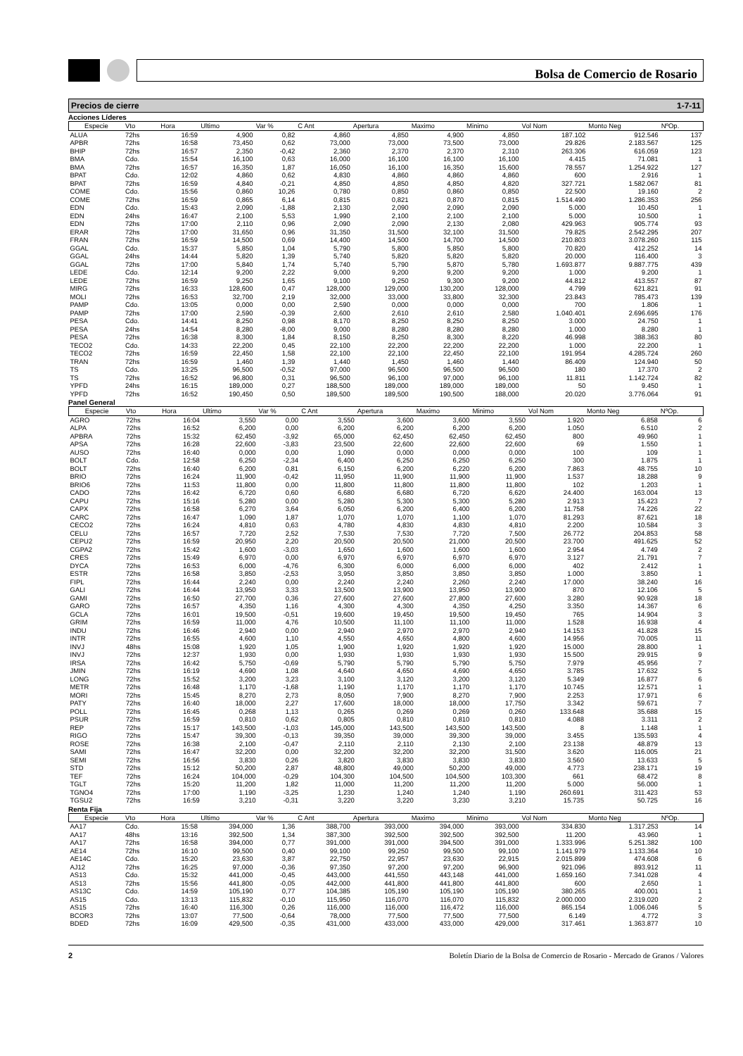Bolsa de Comercio de Rosario
Precios de cierre 1-7-11
Acciones Líderes
| Especie | Vto | Hora | Ultimo | Var % | C Ant | Apertura | Maximo | Minimo | Vol Nom | Monto Neg | NºOp. |
| --- | --- | --- | --- | --- | --- | --- | --- | --- | --- | --- | --- |
| ALUA | 72hs | 16:59 | 4,900 | 0,82 | 4,860 | 4,850 | 4,900 | 4,850 | 187.102 | 912.546 | 137 |
| APBR | 72hs | 16:58 | 73,450 | 0,62 | 73,000 | 73,000 | 73,500 | 73,000 | 29.826 | 2.183.567 | 125 |
| BHIP | 72hs | 16:57 | 2,350 | -0,42 | 2,360 | 2,370 | 2,370 | 2,310 | 263.306 | 616.059 | 123 |
| BMA | Cdo. | 15:54 | 16,100 | 0,63 | 16,000 | 16,100 | 16,100 | 16,100 | 4.415 | 71.081 | 1 |
| BMA | 72hs | 16:57 | 16,350 | 1,87 | 16,050 | 16,100 | 16,350 | 15,600 | 78.557 | 1.254.922 | 127 |
| BPAT | Cdo. | 12:02 | 4,860 | 0,62 | 4,830 | 4,860 | 4,860 | 4,860 | 600 | 2.916 | 1 |
| BPAT | 72hs | 16:59 | 4,840 | -0,21 | 4,850 | 4,850 | 4,850 | 4,820 | 327.721 | 1.582.067 | 81 |
| COME | Cdo. | 15:56 | 0,860 | 10,26 | 0,780 | 0,850 | 0,860 | 0,850 | 22.500 | 19.160 | 2 |
| COME | 72hs | 16:59 | 0,865 | 6,14 | 0,815 | 0,821 | 0,870 | 0,815 | 1.514.490 | 1.286.353 | 256 |
| EDN | Cdo. | 15:43 | 2,090 | -1,88 | 2,130 | 2,090 | 2,090 | 2,090 | 5.000 | 10.450 | 1 |
| EDN | 24hs | 16:47 | 2,100 | 5,53 | 1,990 | 2,100 | 2,100 | 2,100 | 5.000 | 10.500 | 1 |
| EDN | 72hs | 17:00 | 2,110 | 0,96 | 2,090 | 2,090 | 2,130 | 2,080 | 429.963 | 905.774 | 93 |
| ERAR | 72hs | 17:00 | 31,650 | 0,96 | 31,350 | 31,500 | 32,100 | 31,500 | 79.825 | 2.542.295 | 207 |
| FRAN | 72hs | 16:59 | 14,500 | 0,69 | 14,400 | 14,500 | 14,700 | 14,500 | 210.803 | 3.078.260 | 115 |
| GGAL | Cdo. | 15:37 | 5,850 | 1,04 | 5,790 | 5,800 | 5,850 | 5,800 | 70.820 | 412.252 | 14 |
| GGAL | 24hs | 14:44 | 5,820 | 1,39 | 5,740 | 5,820 | 5,820 | 5,820 | 20.000 | 116.400 | 3 |
| GGAL | 72hs | 17:00 | 5,840 | 1,74 | 5,740 | 5,790 | 5,870 | 5,780 | 1.693.877 | 9.887.775 | 439 |
| LEDE | Cdo. | 12:14 | 9,200 | 2,22 | 9,000 | 9,200 | 9,200 | 9,200 | 1.000 | 9.200 | 1 |
| LEDE | 72hs | 16:59 | 9,250 | 1,65 | 9,100 | 9,250 | 9,300 | 9,200 | 44.812 | 413.557 | 87 |
| MIRG | 72hs | 16:33 | 128,600 | 0,47 | 128,000 | 129,000 | 130,200 | 128,000 | 4.799 | 621.821 | 91 |
| MOLI | 72hs | 16:53 | 32,700 | 2,19 | 32,000 | 33,000 | 33,800 | 32,300 | 23.843 | 785.473 | 139 |
| PAMP | Cdo. | 13:05 | 0,000 | 0,00 | 2,590 | 0,000 | 0,000 | 0,000 | 700 | 1.806 | 1 |
| PAMP | 72hs | 17:00 | 2,590 | -0,39 | 2,600 | 2,610 | 2,610 | 2,580 | 1.040.401 | 2.696.695 | 176 |
| PESA | Cdo. | 14:41 | 8,250 | 0,98 | 8,170 | 8,250 | 8,250 | 8,250 | 3.000 | 24.750 | 1 |
| PESA | 24hs | 14:54 | 8,280 | -8,00 | 9,000 | 8,280 | 8,280 | 8,280 | 1.000 | 8.280 | 1 |
| PESA | 72hs | 16:38 | 8,300 | 1,84 | 8,150 | 8,250 | 8,300 | 8,220 | 46.998 | 388.363 | 80 |
| TECO2 | Cdo. | 14:33 | 22,200 | 0,45 | 22,100 | 22,200 | 22,200 | 22,200 | 1.000 | 22.200 | 1 |
| TECO2 | 72hs | 16:59 | 22,450 | 1,58 | 22,100 | 22,100 | 22,450 | 22,100 | 191.954 | 4.285.724 | 260 |
| TRAN | 72hs | 16:59 | 1,460 | 1,39 | 1,440 | 1,450 | 1,460 | 1,440 | 86.409 | 124.940 | 50 |
| TS | Cdo. | 13:25 | 96,500 | -0,52 | 97,000 | 96,500 | 96,500 | 96,500 | 180 | 17.370 | 2 |
| TS | 72hs | 16:52 | 96,800 | 0,31 | 96,500 | 96,100 | 97,000 | 96,100 | 11.811 | 1.142.724 | 82 |
| YPFD | 24hs | 16:15 | 189,000 | 0,27 | 188,500 | 189,000 | 189,000 | 189,000 | 50 | 9.450 | 1 |
| YPFD | 72hs | 16:52 | 190,450 | 0,50 | 189,500 | 189,500 | 190,500 | 188,000 | 20.020 | 3.776.064 | 91 |
Panel General
| Especie | Vto | Hora | Ultimo | Var % | C Ant | Apertura | Maximo | Minimo | Vol Nom | Monto Neg | NºOp. |
| --- | --- | --- | --- | --- | --- | --- | --- | --- | --- | --- | --- |
| AGRO | 72hs | 16:04 | 3,550 | 0,00 | 3,550 | 3,600 | 3,600 | 3,550 | 1.920 | 6.858 | 6 |
| ALPA | 72hs | 16:52 | 6,200 | 0,00 | 6,200 | 6,200 | 6,200 | 6,200 | 1.050 | 6.510 | 2 |
| APBRA | 72hs | 15:32 | 62,450 | -3,92 | 65,000 | 62,450 | 62,450 | 62,450 | 800 | 49.960 | 1 |
| APSA | 72hs | 16:28 | 22,600 | -3,83 | 23,500 | 22,600 | 22,600 | 22,600 | 69 | 1.550 | 1 |
| AUSO | 72hs | 16:40 | 0,000 | 0,00 | 1,090 | 0,000 | 0,000 | 0,000 | 100 | 109 | 1 |
| BOLT | Cdo. | 12:58 | 6,250 | -2,34 | 6,400 | 6,250 | 6,250 | 6,250 | 300 | 1.875 | 1 |
| BOLT | 72hs | 16:40 | 6,200 | 0,81 | 6,150 | 6,200 | 6,220 | 6,200 | 7.863 | 48.755 | 10 |
| BRIO | 72hs | 16:24 | 11,900 | -0,42 | 11,950 | 11,900 | 11,900 | 11,900 | 1.537 | 18.288 | 9 |
| BRIO6 | 72hs | 11:53 | 11,800 | 0,00 | 11,800 | 11,800 | 11,800 | 11,800 | 102 | 1.203 | 1 |
| CADO | 72hs | 16:42 | 6,720 | 0,60 | 6,680 | 6,680 | 6,720 | 6,620 | 24.400 | 163.004 | 13 |
| CAPU | 72hs | 15:16 | 5,280 | 0,00 | 5,280 | 5,300 | 5,300 | 5,280 | 2.913 | 15.423 | 7 |
| CAPX | 72hs | 16:58 | 6,270 | 3,64 | 6,050 | 6,200 | 6,400 | 6,200 | 11.758 | 74.226 | 22 |
| CARC | 72hs | 16:47 | 1,090 | 1,87 | 1,070 | 1,070 | 1,100 | 1,070 | 81.293 | 87.621 | 18 |
| CECO2 | 72hs | 16:24 | 4,810 | 0,63 | 4,780 | 4,830 | 4,830 | 4,810 | 2.200 | 10.584 | 3 |
| CELU | 72hs | 16:57 | 7,720 | 2,52 | 7,530 | 7,530 | 7,720 | 7,500 | 26.772 | 204.853 | 58 |
| CEPU2 | 72hs | 16:59 | 20,950 | 2,20 | 20,500 | 20,500 | 21,000 | 20,500 | 23.700 | 491.625 | 52 |
| CGPA2 | 72hs | 15:42 | 1,600 | -3,03 | 1,650 | 1,600 | 1,600 | 1,600 | 2.954 | 4.749 | 2 |
| CRES | 72hs | 15:49 | 6,970 | 0,00 | 6,970 | 6,970 | 6,970 | 6,970 | 3.127 | 21.791 | 7 |
| DYCA | 72hs | 16:53 | 6,000 | -4,76 | 6,300 | 6,000 | 6,000 | 6,000 | 402 | 2.412 | 1 |
| ESTR | 72hs | 16:58 | 3,850 | -2,53 | 3,950 | 3,850 | 3,850 | 3,850 | 1.000 | 3.850 | 1 |
| FIPL | 72hs | 16:44 | 2,240 | 0,00 | 2,240 | 2,240 | 2,260 | 2,240 | 17.000 | 38.240 | 16 |
| GALI | 72hs | 16:44 | 13,950 | 3,33 | 13,500 | 13,900 | 13,950 | 13,900 | 870 | 12.106 | 5 |
| GAMI | 72hs | 16:50 | 27,700 | 0,36 | 27,600 | 27,600 | 27,800 | 27,600 | 3.280 | 90.928 | 18 |
| GARO | 72hs | 16:57 | 4,350 | 1,16 | 4,300 | 4,300 | 4,350 | 4,250 | 3.350 | 14.367 | 6 |
| GCLA | 72hs | 16:01 | 19,500 | -0,51 | 19,600 | 19,450 | 19,500 | 19,450 | 765 | 14.904 | 3 |
| GRIM | 72hs | 16:59 | 11,000 | 4,76 | 10,500 | 11,100 | 11,100 | 11,000 | 1.528 | 16.938 | 4 |
| INDU | 72hs | 16:46 | 2,940 | 0,00 | 2,940 | 2,970 | 2,970 | 2,940 | 14.153 | 41.828 | 15 |
| INTR | 72hs | 16:55 | 4,600 | 1,10 | 4,550 | 4,650 | 4,800 | 4,600 | 14.956 | 70.005 | 11 |
| INVJ | 48hs | 15:08 | 1,920 | 1,05 | 1,900 | 1,920 | 1,920 | 1,920 | 15.000 | 28.800 | 1 |
| INVJ | 72hs | 12:37 | 1,930 | 0,00 | 1,930 | 1,930 | 1,930 | 1,930 | 15.500 | 29.915 | 9 |
| IRSA | 72hs | 16:42 | 5,750 | -0,69 | 5,790 | 5,790 | 5,790 | 5,750 | 7.979 | 45.956 | 7 |
| JMIN | 72hs | 16:19 | 4,690 | 1,08 | 4,640 | 4,650 | 4,690 | 4,650 | 3.785 | 17.632 | 5 |
| LONG | 72hs | 15:52 | 3,200 | 3,23 | 3,100 | 3,120 | 3,200 | 3,120 | 5.349 | 16.877 | 6 |
| METR | 72hs | 16:48 | 1,170 | -1,68 | 1,190 | 1,170 | 1,170 | 1,170 | 10.745 | 12.571 | 1 |
| MORI | 72hs | 15:45 | 8,270 | 2,73 | 8,050 | 7,900 | 8,270 | 7,900 | 2.253 | 17.971 | 6 |
| PATY | 72hs | 16:40 | 18,000 | 2,27 | 17,600 | 18,000 | 18,000 | 17,750 | 3.342 | 59.671 | 7 |
| POLL | 72hs | 16:45 | 0,268 | 1,13 | 0,265 | 0,269 | 0,269 | 0,260 | 133.648 | 35.688 | 15 |
| PSUR | 72hs | 16:59 | 0,810 | 0,62 | 0,805 | 0,810 | 0,810 | 0,810 | 4.088 | 3.311 | 2 |
| REP | 72hs | 15:17 | 143,500 | -1,03 | 145,000 | 143,500 | 143,500 | 143,500 | 8 | 1.148 | 1 |
| RIGO | 72hs | 15:47 | 39,300 | -0,13 | 39,350 | 39,000 | 39,300 | 39,000 | 3.455 | 135.593 | 4 |
| ROSE | 72hs | 16:38 | 2,100 | -0,47 | 2,110 | 2,110 | 2,130 | 2,100 | 23.138 | 48.879 | 13 |
| SAMI | 72hs | 16:47 | 32,200 | 0,00 | 32,200 | 32,200 | 32,200 | 31,500 | 3.620 | 116.005 | 21 |
| SEMI | 72hs | 16:56 | 3,830 | 0,26 | 3,820 | 3,830 | 3,830 | 3,830 | 3.560 | 13.633 | 5 |
| STD | 72hs | 15:12 | 50,200 | 2,87 | 48,800 | 49,000 | 50,200 | 49,000 | 4.773 | 238.171 | 19 |
| TEF | 72hs | 16:24 | 104,000 | -0,29 | 104,300 | 104,500 | 104,500 | 103,300 | 661 | 68.472 | 8 |
| TGLT | 72hs | 15:20 | 11,200 | 1,82 | 11,000 | 11,200 | 11,200 | 11,200 | 5.000 | 56.000 | 1 |
| TGNO4 | 72hs | 17:00 | 1,190 | -3,25 | 1,230 | 1,240 | 1,240 | 1,190 | 260.691 | 311.423 | 53 |
| TGSU2 | 72hs | 16:59 | 3,210 | -0,31 | 3,220 | 3,220 | 3,230 | 3,210 | 15.735 | 50.725 | 16 |
Renta Fija
| Especie | Vto | Hora | Ultimo | Var % | C Ant | Apertura | Maximo | Minimo | Vol Nom | Monto Neg | NºOp. |
| --- | --- | --- | --- | --- | --- | --- | --- | --- | --- | --- | --- |
| AA17 | Cdo. | 15:58 | 394,000 | 1,36 | 388,700 | 393,000 | 394,000 | 393,000 | 334.830 | 1.317.253 | 14 |
| AA17 | 48hs | 13:16 | 392,500 | 1,34 | 387,300 | 392,500 | 392,500 | 392,500 | 11.200 | 43.960 | 1 |
| AA17 | 72hs | 16:58 | 394,000 | 0,77 | 391,000 | 391,000 | 394,500 | 391,000 | 1.333.996 | 5.251.382 | 100 |
| AE14 | 72hs | 16:10 | 99,500 | 0,40 | 99,100 | 99,250 | 99,500 | 99,100 | 1.141.979 | 1.133.364 | 10 |
| AE14C | Cdo. | 15:20 | 23,630 | 3,87 | 22,750 | 22,957 | 23,630 | 22,915 | 2.015.899 | 474.608 | 6 |
| AJ12 | 72hs | 16:25 | 97,000 | -0,36 | 97,350 | 97,200 | 97,200 | 96,900 | 921.096 | 893.912 | 11 |
| AS13 | Cdo. | 15:32 | 441,000 | -0,45 | 443,000 | 441,550 | 443,148 | 441,000 | 1.659.160 | 7.341.028 | 4 |
| AS13 | 72hs | 15:56 | 441,800 | -0,05 | 442,000 | 441,800 | 441,800 | 441,800 | 600 | 2.650 | 1 |
| AS13C | Cdo. | 14:59 | 105,190 | 0,77 | 104,385 | 105,190 | 105,190 | 105,190 | 380.265 | 400.001 | 1 |
| AS15 | Cdo. | 13:13 | 115,832 | -0,10 | 115,950 | 116,070 | 116,070 | 115,832 | 2.000.000 | 2.319.020 | 2 |
| AS15 | 72hs | 16:40 | 116,300 | 0,26 | 116,000 | 116,000 | 116,472 | 116,000 | 865.154 | 1.006.046 | 5 |
| BCOR3 | 72hs | 13:07 | 77,500 | -0,64 | 78,000 | 77,500 | 77,500 | 77,500 | 6.149 | 4.772 | 3 |
| BDED | 72hs | 16:09 | 429,500 | -0,35 | 431,000 | 433,000 | 433,000 | 429,000 | 317.461 | 1.363.877 | 10 |
2 Boletín Diario de la Bolsa de Comercio de Rosario - Mercado de Granos / Valores